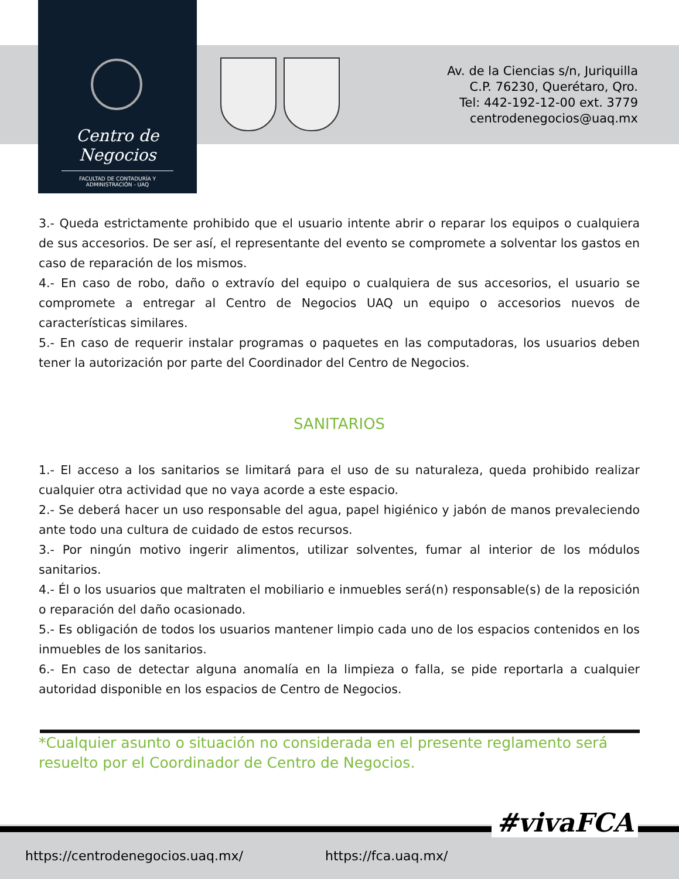Centro de Negocios
FACULTAD DE CONTADURÍA Y ADMINISTRACIÓN - UAQ
Av. de la Ciencias s/n, Juriquilla
C.P. 76230, Querétaro, Qro.
Tel: 442-192-12-00 ext. 3779
centrodenegocios@uaq.mx
3.- Queda estrictamente prohibido que el usuario intente abrir o reparar los equipos o cualquiera de sus accesorios. De ser así, el representante del evento se compromete a solventar los gastos en caso de reparación de los mismos.
4.- En caso de robo, daño o extravío del equipo o cualquiera de sus accesorios, el usuario se compromete a entregar al Centro de Negocios UAQ un equipo o accesorios nuevos de características similares.
5.- En caso de requerir instalar programas o paquetes en las computadoras, los usuarios deben tener la autorización por parte del Coordinador del Centro de Negocios.
SANITARIOS
1.- El acceso a los sanitarios se limitará para el uso de su naturaleza, queda prohibido realizar cualquier otra actividad que no vaya acorde a este espacio.
2.- Se deberá hacer un uso responsable del agua, papel higiénico y jabón de manos prevaleciendo ante todo una cultura de cuidado de estos recursos.
3.- Por ningún motivo ingerir alimentos, utilizar solventes, fumar al interior de los módulos sanitarios.
4.- Él o los usuarios que maltraten el mobiliario e inmuebles será(n) responsable(s) de la reposición o reparación del daño ocasionado.
5.- Es obligación de todos los usuarios mantener limpio cada uno de los espacios contenidos en los inmuebles de los sanitarios.
6.- En caso de detectar alguna anomalía en la limpieza o falla, se pide reportarla a cualquier autoridad disponible en los espacios de Centro de Negocios.
*Cualquier asunto o situación no considerada en el presente reglamento será resuelto por el Coordinador de Centro de Negocios.
#vivaFCA
https://centrodenegocios.uaq.mx/
https://fca.uaq.mx/